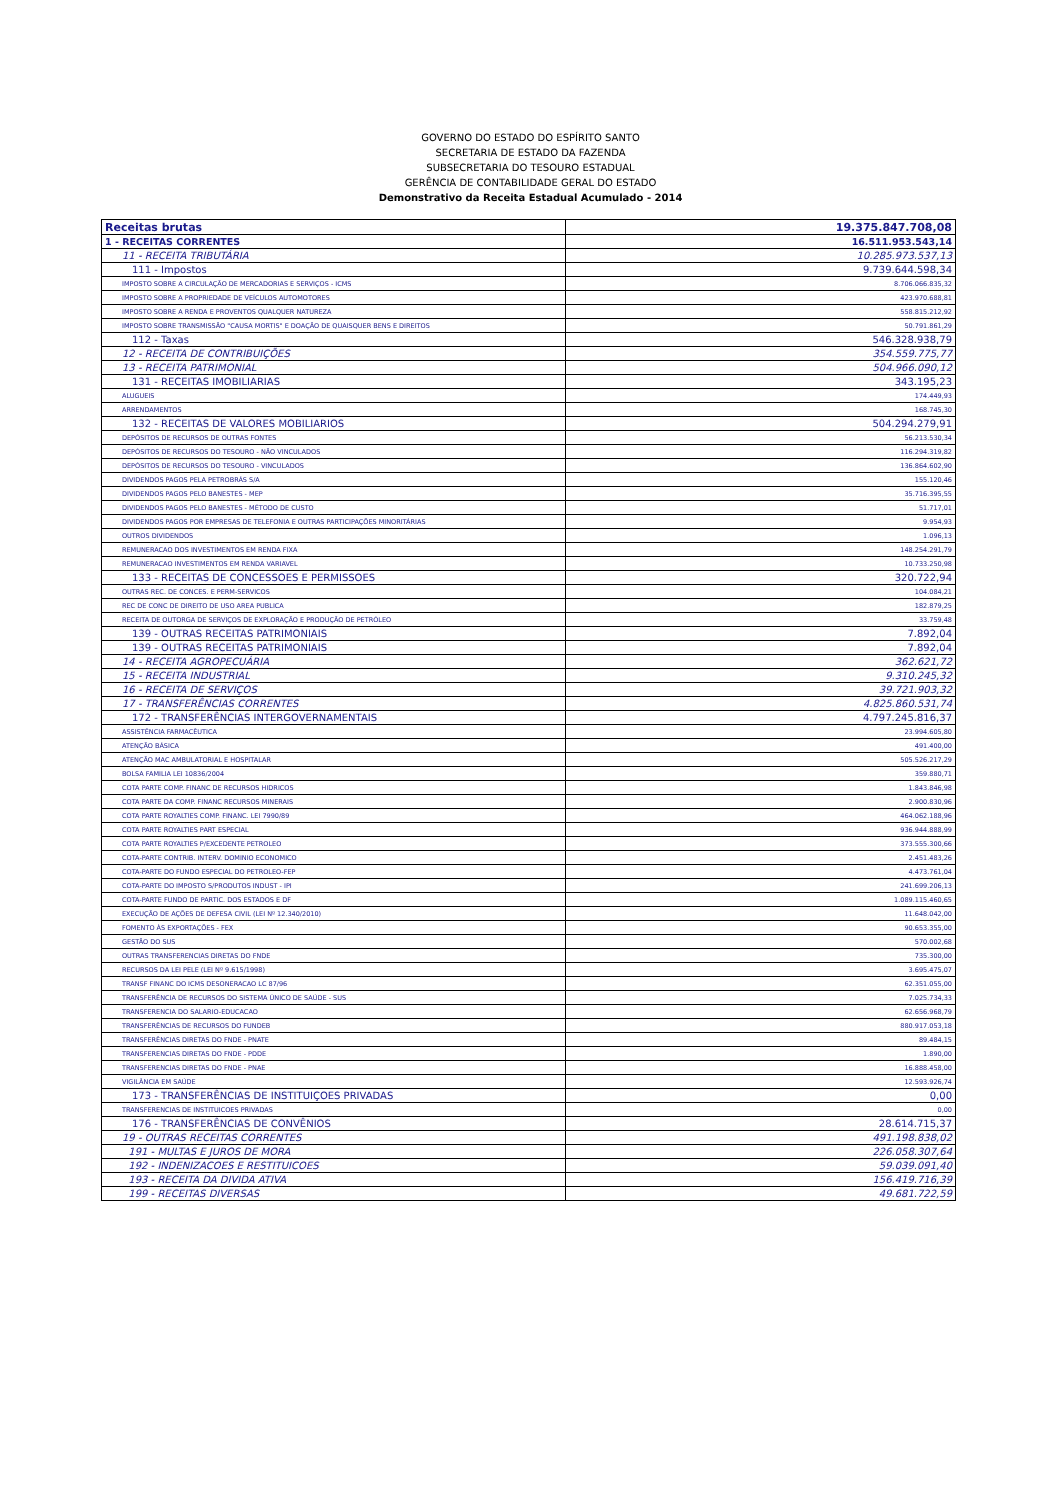GOVERNO DO ESTADO DO ESPÍRITO SANTO
SECRETARIA DE ESTADO DA FAZENDA
SUBSECRETARIA DO TESOURO ESTADUAL
GERÊNCIA DE CONTABILIDADE GERAL DO ESTADO
Demonstrativo da Receita Estadual Acumulado - 2014
| Receitas brutas | 19.375.847.708,08 |
| 1 - RECEITAS CORRENTES | 16.511.953.543,14 |
| 11 - RECEITA TRIBUTÁRIA | 10.285.973.537,13 |
| 111 - Impostos | 9.739.644.598,34 |
| IMPOSTO SOBRE A CIRCULAÇÃO DE MERCADORIAS E SERVIÇOS - ICMS | 8.706.066.835,32 |
| IMPOSTO SOBRE A PROPRIEDADE DE VEÍCULOS AUTOMOTORES | 423.970.688,81 |
| IMPOSTO SOBRE A RENDA E PROVENTOS QUALQUER NATUREZA | 558.815.212,92 |
| IMPOSTO SOBRE TRANSMISSÃO "CAUSA MORTIS" E DOAÇÃO DE QUAISQUER BENS E DIREITOS | 50.791.861,29 |
| 112 - Taxas | 546.328.938,79 |
| 12 - RECEITA DE CONTRIBUIÇÕES | 354.559.775,77 |
| 13 - RECEITA PATRIMONIAL | 504.966.090,12 |
| 131 - RECEITAS IMOBILIARIAS | 343.195,23 |
| ALUGUEIS | 174.449,93 |
| ARRENDAMENTOS | 168.745,30 |
| 132 - RECEITAS DE VALORES MOBILIARIOS | 504.294.279,91 |
| DEPÓSITOS DE RECURSOS DE OUTRAS FONTES | 56.213.530,34 |
| DEPÓSITOS DE RECURSOS DO TESOURO - NÃO VINCULADOS | 116.294.319,82 |
| DEPÓSITOS DE RECURSOS DO TESOURO - VINCULADOS | 136.864.602,90 |
| DIVIDENDOS PAGOS PELA PETROBRÁS S/A | 155.120,46 |
| DIVIDENDOS PAGOS PELO BANESTES - MEP | 35.716.395,55 |
| DIVIDENDOS PAGOS PELO BANESTES - MÉTODO DE CUSTO | 51.717,01 |
| DIVIDENDOS PAGOS POR EMPRESAS DE TELEFONIA E OUTRAS PARTICIPAÇÕES MINORITÁRIAS | 9.954,93 |
| OUTROS DIVIDENDOS | 1.096,13 |
| REMUNERACAO DOS INVESTIMENTOS EM RENDA FIXA | 148.254.291,79 |
| REMUNERACAO INVESTIMENTOS EM RENDA VARIAVEL | 10.733.250,98 |
| 133 - RECEITAS DE CONCESSOES E PERMISSOES | 320.722,94 |
| OUTRAS REC. DE CONCES. E PERM-SERVICOS | 104.084,21 |
| REC DE CONC DE DIREITO DE USO AREA PUBLICA | 182.879,25 |
| RECEITA DE OUTORGA DE SERVIÇOS DE EXPLORAÇÃO E PRODUÇÃO DE PETRÓLEO | 33.759,48 |
| 139 - OUTRAS RECEITAS PATRIMONIAIS | 7.892,04 |
| 139 - OUTRAS RECEITAS PATRIMONIAIS | 7.892,04 |
| 14 - RECEITA AGROPECUÁRIA | 362.621,72 |
| 15 - RECEITA INDUSTRIAL | 9.310.245,32 |
| 16 - RECEITA DE SERVIÇOS | 39.721.903,32 |
| 17 - TRANSFERÊNCIAS CORRENTES | 4.825.860.531,74 |
| 172 - TRANSFERÊNCIAS INTERGOVERNAMENTAIS | 4.797.245.816,37 |
| ASSISTÊNCIA FARMACÊUTICA | 23.994.605,80 |
| ATENÇÃO BÁSICA | 491.400,00 |
| ATENÇÃO MAC AMBULATORIAL E HOSPITALAR | 505.526.217,29 |
| BOLSA FAMILIA LEI 10836/2004 | 359.880,71 |
| COTA PARTE COMP. FINANC DE RECURSOS HIDRICOS | 1.843.846,98 |
| COTA PARTE DA COMP. FINANC RECURSOS MINERAIS | 2.900.830,96 |
| COTA PARTE ROYALTIES COMP. FINANC. LEI 7990/89 | 464.062.188,96 |
| COTA PARTE ROYALTIES PART ESPECIAL | 936.944.888,99 |
| COTA PARTE ROYALTIES P/EXCEDENTE PETROLEO | 373.555.300,66 |
| COTA-PARTE CONTRIB. INTERV. DOMINIO ECONOMICO | 2.451.483,26 |
| COTA-PARTE DO FUNDO ESPECIAL DO PETROLEO-FEP | 4.473.761,04 |
| COTA-PARTE DO IMPOSTO S/PRODUTOS INDUST - IPI | 241.699.206,13 |
| COTA-PARTE FUNDO DE PARTIC. DOS ESTADOS E DF | 1.089.115.460,65 |
| EXECUÇÃO DE AÇÕES DE DEFESA CIVIL (LEI Nº 12.340/2010) | 11.648.042,00 |
| FOMENTO ÀS EXPORTAÇÕES - FEX | 90.653.355,00 |
| GESTÃO DO SUS | 570.002,68 |
| OUTRAS TRANSFERENCIAS DIRETAS DO FNDE | 735.300,00 |
| RECURSOS DA LEI PELE (LEI Nº 9.615/1998) | 3.695.475,07 |
| TRANSF FINANC DO ICMS DESONERACAO LC 87/96 | 62.351.055,00 |
| TRANSFERÊNCIA DE RECURSOS DO SISTEMA ÚNICO DE SAÚDE - SUS | 7.025.734,33 |
| TRANSFERENCIA DO SALARIO-EDUCACAO | 62.656.968,79 |
| TRANSFERÊNCIAS DE RECURSOS DO FUNDEB | 880.917.053,18 |
| TRANSFERÊNCIAS DIRETAS DO FNDE - PNATE | 89.484,15 |
| TRANSFERENCIAS DIRETAS DO FNDE - PDDE | 1.890,00 |
| TRANSFERENCIAS DIRETAS DO FNDE - PNAE | 16.888.458,00 |
| VIGILÂNCIA EM SAÚDE | 12.593.926,74 |
| 173 - TRANSFERÊNCIAS DE INSTITUIÇOES PRIVADAS | 0,00 |
| TRANSFERENCIAS DE INSTITUICOES PRIVADAS | 0,00 |
| 176 - TRANSFERÊNCIAS DE CONVÊNIOS | 28.614.715,37 |
| 19 - OUTRAS RECEITAS CORRENTES | 491.198.838,02 |
| 191 - MULTAS E JUROS DE MORA | 226.058.307,64 |
| 192 - INDENIZACOES E RESTITUICOES | 59.039.091,40 |
| 193 - RECEITA DA DIVIDA ATIVA | 156.419.716,39 |
| 199 - RECEITAS DIVERSAS | 49.681.722,59 |